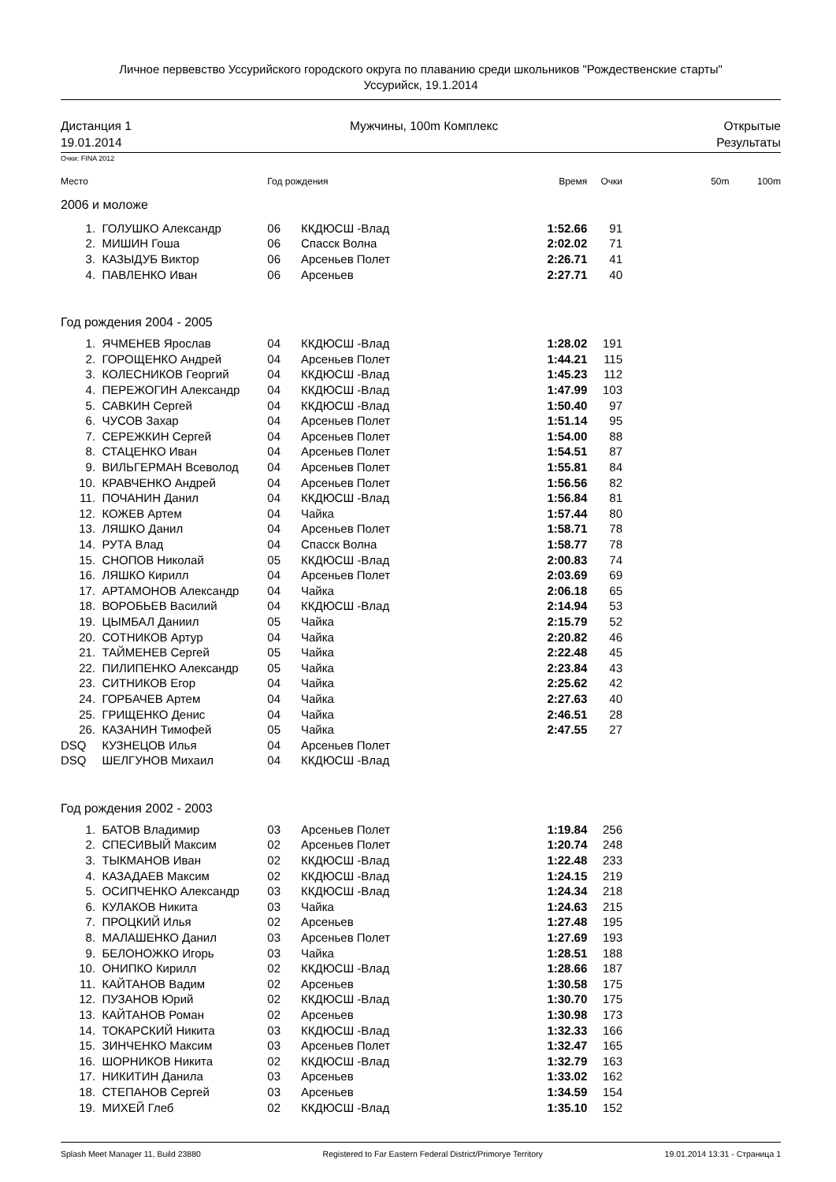Личное первевство Уссурийского городского округа по плаванию среди школьников "Рождественские старты"
Уссурийск, 19.1.2014
Дистанция 1
19.01.2014
Мужчины, 100m Комплекс Открытые
Результаты
Очки: FINA 2012
| Место | | Год рождения | | Время | Очки | 50m | 100m |
| --- | --- | --- | --- | --- | --- | --- | --- |
| 2006 и моложе | | | | | | | |
| 1. | ГОЛУШКО Александр | 06 | ККДЮСШ -Влад | 1:52.66 | 91 | | |
| 2. | МИШИН Гоша | 06 | Спасск Волна | 2:02.02 | 71 | | |
| 3. | КАЗЫДУБ Виктор | 06 | Арсеньев Полет | 2:26.71 | 41 | | |
| 4. | ПАВЛЕНКО Иван | 06 | Арсеньев | 2:27.71 | 40 | | |
| Год рождения 2004 - 2005 | | | | | | | |
| 1. | ЯЧМЕНЕВ Ярослав | 04 | ККДЮСШ -Влад | 1:28.02 | 191 | | |
| 2. | ГОРОЩЕНКО Андрей | 04 | Арсеньев Полет | 1:44.21 | 115 | | |
| 3. | КОЛЕСНИКОВ Георгий | 04 | ККДЮСШ -Влад | 1:45.23 | 112 | | |
| 4. | ПЕРЕЖОГИН Александр | 04 | ККДЮСШ -Влад | 1:47.99 | 103 | | |
| 5. | САВКИН Сергей | 04 | ККДЮСШ -Влад | 1:50.40 | 97 | | |
| 6. | ЧУСОВ Захар | 04 | Арсеньев Полет | 1:51.14 | 95 | | |
| 7. | СЕРЕЖКИН Сергей | 04 | Арсеньев Полет | 1:54.00 | 88 | | |
| 8. | СТАЦЕНКО Иван | 04 | Арсеньев Полет | 1:54.51 | 87 | | |
| 9. | ВИЛЬГЕРМАН Всеволод | 04 | Арсеньев Полет | 1:55.81 | 84 | | |
| 10. | КРАВЧЕНКО Андрей | 04 | Арсеньев Полет | 1:56.56 | 82 | | |
| 11. | ПОЧАНИН Данил | 04 | ККДЮСШ -Влад | 1:56.84 | 81 | | |
| 12. | КОЖЕВ Артем | 04 | Чайка | 1:57.44 | 80 | | |
| 13. | ЛЯШКО Данил | 04 | Арсеньев Полет | 1:58.71 | 78 | | |
| 14. | РУТА Влад | 04 | Спасск Волна | 1:58.77 | 78 | | |
| 15. | СНОПОВ Николай | 05 | ККДЮСШ -Влад | 2:00.83 | 74 | | |
| 16. | ЛЯШКО Кирилл | 04 | Арсеньев Полет | 2:03.69 | 69 | | |
| 17. | АРТАМОНОВ Александр | 04 | Чайка | 2:06.18 | 65 | | |
| 18. | ВОРОБЬЕВ Василий | 04 | ККДЮСШ -Влад | 2:14.94 | 53 | | |
| 19. | ЦЫМБАЛ Даниил | 05 | Чайка | 2:15.79 | 52 | | |
| 20. | СОТНИКОВ Артур | 04 | Чайка | 2:20.82 | 46 | | |
| 21. | ТАЙМЕНЕВ Сергей | 05 | Чайка | 2:22.48 | 45 | | |
| 22. | ПИЛИПЕНКО Александр | 05 | Чайка | 2:23.84 | 43 | | |
| 23. | СИТНИКОВ Егор | 04 | Чайка | 2:25.62 | 42 | | |
| 24. | ГОРБАЧЕВ Артем | 04 | Чайка | 2:27.63 | 40 | | |
| 25. | ГРИЩЕНКО Денис | 04 | Чайка | 2:46.51 | 28 | | |
| 26. | КАЗАНИН Тимофей | 05 | Чайка | 2:47.55 | 27 | | |
| DSQ | КУЗНЕЦОВ Илья | 04 | Арсеньев Полет | | | | |
| DSQ | ШЕЛГУНОВ Михаил | 04 | ККДЮСШ -Влад | | | | |
| Год рождения 2002 - 2003 | | | | | | | |
| 1. | БАТОВ Владимир | 03 | Арсеньев Полет | 1:19.84 | 256 | | |
| 2. | СПЕСИВЫЙ Максим | 02 | Арсеньев Полет | 1:20.74 | 248 | | |
| 3. | ТЫКМАНОВ Иван | 02 | ККДЮСШ -Влад | 1:22.48 | 233 | | |
| 4. | КАЗАДАЕВ Максим | 02 | ККДЮСШ -Влад | 1:24.15 | 219 | | |
| 5. | ОСИПЧЕНКО Александр | 03 | ККДЮСШ -Влад | 1:24.34 | 218 | | |
| 6. | КУЛАКОВ Никита | 03 | Чайка | 1:24.63 | 215 | | |
| 7. | ПРОЦКИЙ Илья | 02 | Арсеньев | 1:27.48 | 195 | | |
| 8. | МАЛАШЕНКО Данил | 03 | Арсеньев Полет | 1:27.69 | 193 | | |
| 9. | БЕЛОНОЖКО Игорь | 03 | Чайка | 1:28.51 | 188 | | |
| 10. | ОНИПКО Кирилл | 02 | ККДЮСШ -Влад | 1:28.66 | 187 | | |
| 11. | КАЙТАНОВ Вадим | 02 | Арсеньев | 1:30.58 | 175 | | |
| 12. | ПУЗАНОВ Юрий | 02 | ККДЮСШ -Влад | 1:30.70 | 175 | | |
| 13. | КАЙТАНОВ Роман | 02 | Арсеньев | 1:30.98 | 173 | | |
| 14. | ТОКАРСКИЙ Никита | 03 | ККДЮСШ -Влад | 1:32.33 | 166 | | |
| 15. | ЗИНЧЕНКО Максим | 03 | Арсеньев Полет | 1:32.47 | 165 | | |
| 16. | ШОРНИКОВ Никита | 02 | ККДЮСШ -Влад | 1:32.79 | 163 | | |
| 17. | НИКИТИН Данила | 03 | Арсеньев | 1:33.02 | 162 | | |
| 18. | СТЕПАНОВ Сергей | 03 | Арсеньев | 1:34.59 | 154 | | |
| 19. | МИХЕЙ Глеб | 02 | ККДЮСШ -Влад | 1:35.10 | 152 | | |
Splash Meet Manager 11, Build 23880 Registered to Far Eastern Federal District/Primorye Territory 19.01.2014 13:31 - Страница 1